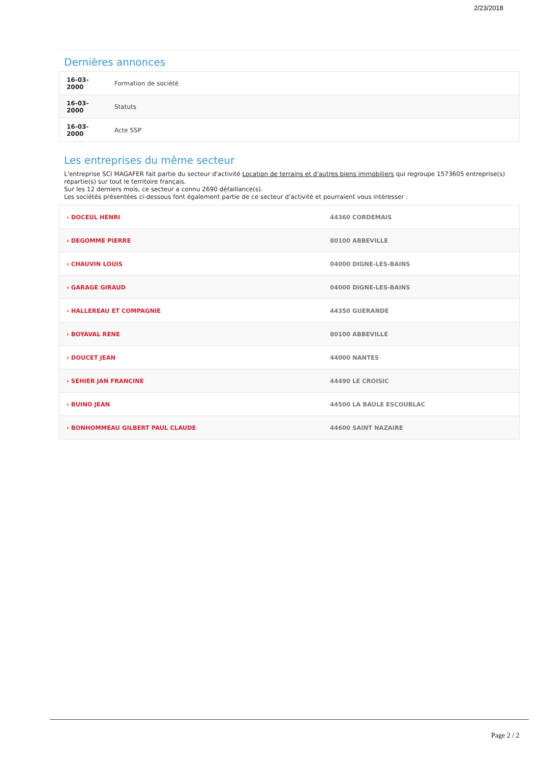2/23/2018
Dernières annonces
| 16-03- 2000 | Formation de société |
| 16-03- 2000 | Statuts |
| 16-03- 2000 | Acte SSP |
Les entreprises du même secteur
L'entreprise SCI MAGAFER fait partie du secteur d'activité Location de terrains et d'autres biens immobiliers qui regroupe 1573605 entreprise(s) répartie(s) sur tout le territoire français.
Sur les 12 derniers mois, ce secteur a connu 2690 défaillance(s).
Les sociétés présentées ci-dessous font également partie de ce secteur d'activité et pourraient vous intéresser :
| › DOCEUL HENRI | 44360 CORDEMAIS |
| › DEGOMME PIERRE | 80100 ABBEVILLE |
| › CHAUVIN LOUIS | 04000 DIGNE-LES-BAINS |
| › GARAGE GIRAUD | 04000 DIGNE-LES-BAINS |
| › HALLEREAU ET COMPAGNIE | 44350 GUERANDE |
| › BOYAVAL RENE | 80100 ABBEVILLE |
| › DOUCET JEAN | 44000 NANTES |
| › SEHIER JAN FRANCINE | 44490 LE CROISIC |
| › BUINO JEAN | 44500 LA BAULE ESCOUBLAC |
| › BONHOMMEAU GILBERT PAUL CLAUDE | 44600 SAINT NAZAIRE |
Page 2 / 2